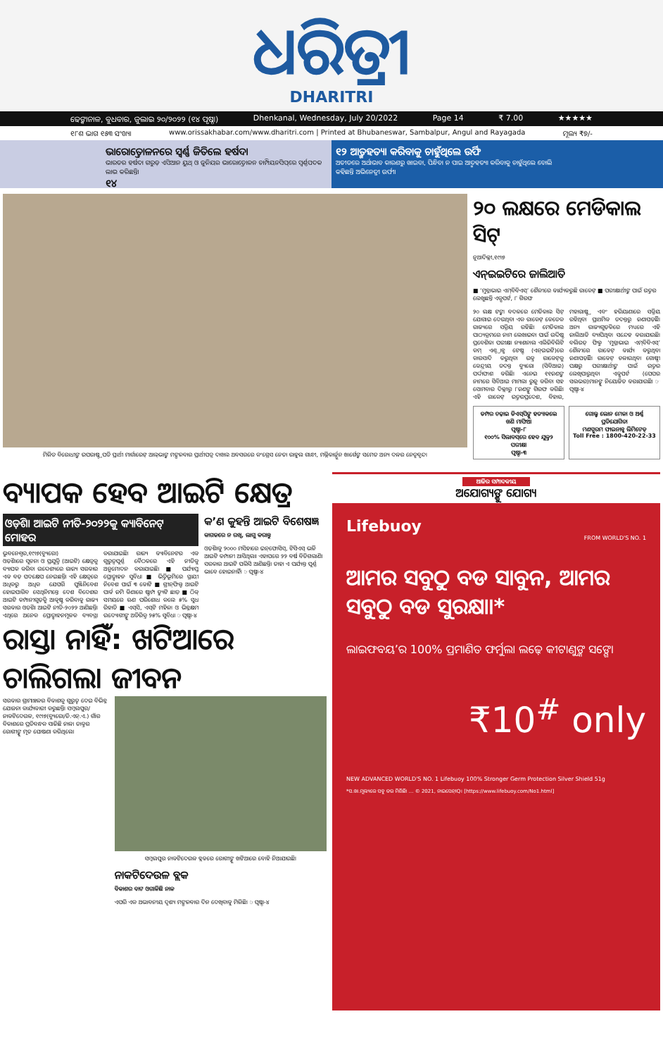ଧରିତ୍ରୀ
DHARITRI
ଢେଙ୍କାନାଳ, ବୁଧବାର, ଜୁଲାଇ ୨୦/୨୦୨୨ (୧୪ ପୃଷ୍ଠା) Dhenkanal, Wednesday, July 20/2022 Page 14 ₹ 7.00 ★★★★★
୧୮ଶ ଭାଗ ୧୫୩ ସଂଖ୍ୟା www.orissakhabar.com/www.dharitri.com | Printed at Bhubaneswar, Sambalpur, Angul and Rayagada ମୂଲ୍ୟ ₹୭/-
ଭାରୋତ୍ତୋଳନରେ ସ୍ୱର୍ଣ୍ଣ ଜିତିଲେ ହର୍ଷଦା
ଭାରତର ହର୍ଷଦା ଗରୁଡ଼ ଏସିଆନ ୟୁଥ୍ ଓ ଜୁନିୟର ଭାରୋତ୍ତୋଳନ ଚାମ୍ପିୟନସିପ୍‌ରେ ସ୍ୱର୍ଣ୍ଣପଦକ ଲାଭ କରିଛନ୍ତି।
୧୪
୧୨ ଆତ୍ମହତ୍ୟା କରିବାକୁ ଚାହୁଁଥିଲେ ଉର୍ଫି
ଅତୀତରେ ଅର୍ଥାଭାବ କାରଣରୁ ଖାଇବା, ପିନ୍ଧିବା ନ ପାଇ ଆତ୍ମହତ୍ୟା କରିବାକୁ ଚାହୁଁଥିଲେ ବୋଲି କହିଛନ୍ତି ଅଭିନେତ୍ରୀ ଉର୍ଫୀ।
ମିଳିତ ବିରୋଧୀଙ୍କ ଉପରାଷ୍ଟ୍ରପତି ପ୍ରାର୍ଥୀ ମାର୍ଗାରେଟ୍ ଆଲ୍‌ଭାଙ୍କ ମଙ୍ଗଳବାର ପ୍ରାର୍ଥୀପତ୍ର ଦାଖଲ ଅବସରରେ କଂଗ୍ରେସ ନେତା ରାହୁଲ ଗାନ୍ଧୀ, ମଲ୍ଲିକାର୍ଜ୍ଜୁନ ଖାର୍ଗେଙ୍କ ସମେତ ଅନ୍ୟ ଦଳର ନେତୃବୃନ୍ଦ।
୨୦ ଲକ୍ଷରେ ମେଡିକାଲ ସିଟ୍
ନୂଆଦିଲ୍ଲୀ,୧୯।୭
ଏନ୍‌ଇଇଟିରେ ଜାଲିଆତି
■ ‘ମୁନ୍ନାଭାଇ ଏମ୍‌ବିବିଏସ୍’ ଶୈଳୀରେ କାର୍ଯ୍ୟକରୁଛି ରାକେଟ୍ ■ ପରୀକ୍ଷାର୍ଥୀଙ୍କ ପାଇଁ ଉତ୍ତର ଲେଖୁଛନ୍ତି ଏକ୍ସପର୍ଟ, ୮ ଗିରଫ
୨୦ ଲକ୍ଷ ଟଙ୍କା ବଦଳରେ ମେଡିକାଲ ସିଟ୍ ଯୋଗାଇ ଦେଉଥିବା ଏକ ରାକେଟ୍ କେତେକ ରାଜ୍ୟରେ ସକ୍ରିୟ ରହିଛି। ମେଡିକାଲ ପାଠ୍ୟକ୍ରମରେ ନାମ ଲେଖାଇବା ପାଇଁ ଉଦ୍ଦିଷ୍ଟ ପ୍ରବେଶିକା ପରୀକ୍ଷା ନ୍ୟାଶନାଲ ଏଲିଜିବିଲିଟି କମ୍ ଏଣ୍ଟ୍ରାନ୍ସ ଟେଷ୍ଟ (ଏନ୍‌ଇଇଟି)ରେ କାରସାଦି କରୁଥିବା ଉକ୍ତ ରାକେଟ୍‌କୁ କେନ୍ଦ୍ରୀୟ ତଦନ୍ତ ବ୍ୟୁରୋ (ସିବିଆଇ) ପର୍ଦ୍ଦାଫାଶ କରିଛି। ଏନେଇ ୧୧ଜଣଙ୍କ ନାମରେ ସିବିଆଇ ମାମଲା ରୁଜୁ କରିବା ସହ ସୋମବାର ଦିଲ୍ଲୀରୁ ୮ଜଣଙ୍କୁ ଗିରଫ କରିଛି। ଏହି ରାକେଟ୍ ଉତ୍ତରପ୍ରଦେଶ, ବିହାର, ମହାରାଷ୍ଟ୍ର ଏବଂ ହରିୟାଣାରେ ସକ୍ରିୟ ରହିଥିବା ପ୍ରାଥମିକ ତଦନ୍ତରୁ ଜଣାପଡ଼ିଛି। ଅନ୍ୟ ରାଜ୍ୟଗୁଡ଼ିକରେ ମଧ୍ୟରେ ଏହି ଜାଲିଆତି ବ୍ୟାପିଥିବା ସନ୍ଦେହ କରାଯାଉଛି। ବଲିଉଡ୍ ଫିଲ୍ମ ‘ମୁନ୍ନାଭାଇ ଏମ୍‌ବିବିଏସ୍’ ଶୈଳୀରେ ରାକେଟ୍ କାର୍ଯ୍ୟ କରୁଥିବା ଜଣାପଡ଼ିଛି। ରାକେଟ୍ ଚଳାଉଥିବା ଗୋଷ୍ଠୀ ପକ୍ଷରୁ ପରୀକ୍ଷାର୍ଥୀଙ୍କ ପାଇଁ ଉତ୍ତର ଲେଖିପାରୁଥିବା ଏକ୍ସପର୍ଟ (ପେପର ସଲଭର)ମାନଙ୍କୁ ନିୟୋଜିତ କରାଯାଉଛି। ☞ପୃଷ୍ଠା-୪
ଡମ୍ପର ଚଢ଼ାଇ ଡିଏସ୍‌ପିଙ୍କୁ ହତ୍ୟାକଲେ ଖଣି ମାଫିଆ
ପୃଷ୍ଠା-୮
୧୦୦% ସିଲାବସ୍‌ରେ ହେବ ଯୁକ୍ତ୨ ପରୀକ୍ଷା
ପୃଷ୍ଠା-୩
ଗୋଲ୍ଡ ଲୋନ ମେଳା ଓ ଅର୍ଣ୍ଣ ପ୍ରତିଯୋଗିତା
ମଣପ୍ପୁରମ ଫାଇନାନ୍ସ ଲିମିଟେଡ୍
Toll Free : 1800-420-22-33
ବ୍ୟାପକ ହେବ ଆଇଟି କ୍ଷେତ୍ର
ଓଡ଼ିଶା ଆଇଟି ନୀତି-୨୦୨୨କୁ କ୍ୟାବିନେଟ୍ ମୋହର
ଭୁବନେଶ୍ୱର,୧୯।୭(ବ୍ୟୁରୋ)
ଓଡ଼ିଶାରେ ସୂଚନା ଓ ପ୍ରଯୁକ୍ତି (ଆଇଟି) କ୍ଷେତ୍ରକୁ ବ୍ୟାପକ କରିବା ଉଦ୍ଦେଶ୍ୟରେ ରାଜ୍ୟ ସରକାର ଏକ ବଡ଼ ପଦକ୍ଷେପ ନେଇଛନ୍ତି। ଏହି କ୍ଷେତ୍ରରେ ଅଧିକରୁ ଅଧିକ ଯେପରି ପୁଞ୍ଜିନିବେଶ ହୋଇପାରିବ ସେଥିନିମନ୍ତେ ଦେଶ ବିଦେଶର ଆଇଟି କମ୍ପାନୀଗୁଡ଼ିକୁ ଆକୃଷ୍ଟ କରିବାକୁ ରାଜ୍ୟ ସରକାର ଓଡ଼ିଶା ଆଇଟି ନୀତି-୨୦୨୨ ଆଣିଛନ୍ତି। ଏଥିରେ ଅନେକ ପ୍ରୋତ୍ସାହନମୂଳକ ବ୍ୟବସ୍ଥା କରାଯାଇଛି। ରାଜ୍ୟ କ୍ୟାବିନେଟର ଏକ ଗୁରୁତ୍ୱପୂର୍ଣ୍ଣ ବୈଠକରେ ଏହି ନୀତିକୁ ଅନୁମୋଦନ କରାଯାଇଛି। ■ ପର୍ଯ୍ୟାପ୍ତ ପ୍ରୋତ୍ସାହନ ସୁବିଧା ■ ଭିତ୍ତିଭୂମିରେ ସ୍ଥାୟୀ ନିବେଶ ପାଇଁ ୩ କୋଟି ■ ଗ୍ରୀନ୍‌ଫିଲ୍ଡ ଆଇଟି ପାର୍କ ଜମି କିଣାରେ ଷ୍ଟାମ୍ପ ଡ୍ୟୁଟି ଛାଡ଼ ■ ଠିକ୍ ସମୟରେ ଋଣ ପରିଶୋଧ କଲେ ୫% ସୁଧ ରିହାତି ■ ଏସ୍‌ସି, ଏସ୍‌ଟି ମହିଳା ଓ ଭିନ୍ନକ୍ଷମ ଉଦ୍ୟୋଗୀଙ୍କୁ ଅତିରିକ୍ତ ୨୫% ସୁବିଧା ☞ପୃଷ୍ଠା-୪
କ’ଣ କୁହନ୍ତି ଆଇଟି ବିଶେଷଜ୍ଞ
କାଗଜରେ ନ ରଖି, ଲାଗୁ କରାନ୍ତୁ
ଓଡ଼ିଶାକୁ ୨୦୦୦ ମସିହାରେ ଇନ୍‌ଫୋସିସ୍, ଟିସିଏସ୍ ଭଳି ଆଇଟି କମ୍ପାନୀ ଆସିଥିଲା। ଏହାପରେ ୨୨ ବର୍ଷ ବିତିଗଲାଣି। ସରକାର ଆଇଟି ପଲିସି ଆଣିଛନ୍ତି। ତାହା ଏ ପର୍ଯ୍ୟନ୍ତ ପୂର୍ଣ୍ଣ ଭାବେ ହୋଇନାହିଁ। ☞ପୃଷ୍ଠା-୪
ରାସ୍ତା ନାହିଁ: ଖଟିଆରେ ଚାଲିଗଲା ଜୀବନ
ସରକାର ଗ୍ରାମାଞ୍ଚଳର ବିକାଶକୁ ଗୁରୁତ୍ୱ ଦେଇ ବିଭିନ୍ନ ଯୋଜନା କାର୍ଯ୍ୟକାରୀ କରୁଛନ୍ତି। ସମ୍ବଲପୁର/ନାକଟିଦେଉଳ, ୧୯।୭(ବ୍ୟୁରୋ/ଡି.ଏନ୍.ଏ.) ଗାଁର ବିକାଶରେ ପ୍ରତିବନ୍ଧକ ସାଜିଛି ନାଳ। ଡାକ୍ତର ରୋଗୀଙ୍କୁ ମୃତ ଘୋଷଣା କରିଥିଲେ।
ସମ୍ବଲପୁର ନାକଟିଦେଉଳ ବ୍ଲକରେ ରୋଗୀଙ୍କୁ ଖଟିଆରେ ବୋହି ନିଆଯାଉଛି।
ନାକଟିଦେଉଳ ବ୍ଲକ
ବିକାଶର ବାଟ ଓଗାଳିଛି ନାଳ
ଏପରି ଏକ ଅଭାବନୀୟ ଦୃଶ୍ୟ ମଙ୍ଗଳବାର ଦିନ ଦେଖିବାକୁ ମିଳିଛି। ☞ପୃଷ୍ଠା-୪
ଆଜିର ସମ୍ପାଦକୀୟ
ଅଯୋଗ୍ୟଙ୍କୁ ଯୋଗ୍ୟ
Lifebuoy
FROM WORLD'S NO. 1
ଆମର ସବୁଠୁ ବଡ ସାବୁନ, ଆମର ସବୁଠୁ ବଡ ସୁରକ୍ଷା।*
ଲାଇଫବୟ’ର 100% ପ୍ରମାଣିତ ଫର୍ମୁଲା ଲଢ଼େ କୀଟାଣୁଙ୍କ ସଙ୍ଗେ।
₹10<sup>#</sup> only
NEW ADVANCED WORLD'S NO. 1 Lifebuoy 100% Stronger Germ Protection Silver Shield 51g
*ସ.ଖା.ମୂଲ୍ୟରେ ସବୁ କର ମିଶିଛି। ... © 2021, ନାଇସେନ୍‌IQ। [https://www.lifebuoy.com/No1.html]